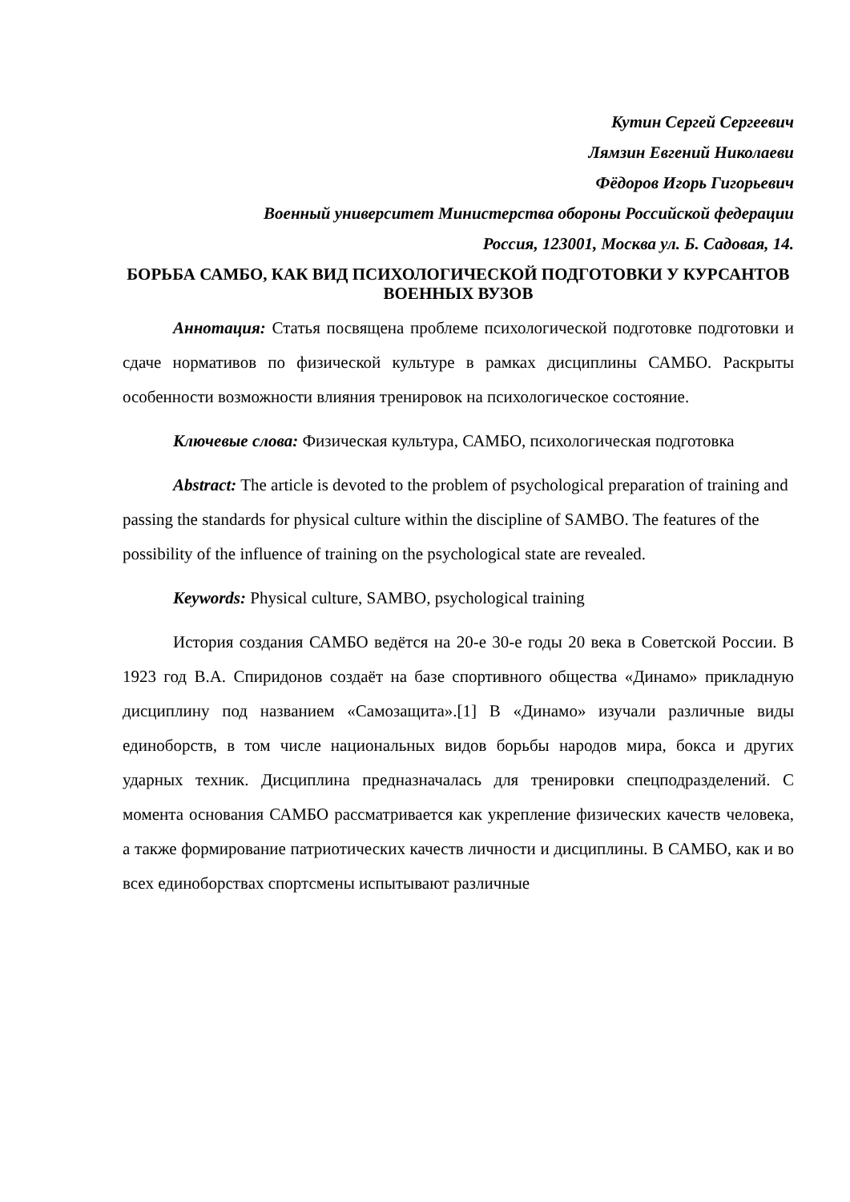Кутин Сергей Сергеевич
Лямзин Евгений Николаеви
Фёдоров Игорь Гигорьевич
Военный университет Министерства обороны Российской федерации
Россия, 123001, Москва ул. Б. Садовая, 14.
БОРЬБА САМБО, КАК ВИД ПСИХОЛОГИЧЕСКОЙ ПОДГОТОВКИ У КУРСАНТОВ ВОЕННЫХ ВУЗОВ
Аннотация: Статья посвящена проблеме психологической подготовке подготовки и сдаче нормативов по физической культуре в рамках дисциплины САМБО. Раскрыты особенности возможности влияния тренировок на психологическое состояние.
Ключевые слова: Физическая культура, САМБО, психологическая подготовка
Abstract: The article is devoted to the problem of psychological preparation of training and passing the standards for physical culture within the discipline of SAMBO. The features of the possibility of the influence of training on the psychological state are revealed.
Keywords: Physical culture, SAMBO, psychological training
История создания САМБО ведётся на 20-е 30-е годы 20 века в Советской России. В 1923 год В.А. Спиридонов создаёт на базе спортивного общества «Динамо» прикладную дисциплину под названием «Самозащита».[1] В «Динамо» изучали различные виды единоборств, в том числе национальных видов борьбы народов мира, бокса и других ударных техник. Дисциплина предназначалась для тренировки спецподразделений. С момента основания САМБО рассматривается как укрепление физических качеств человека, а также формирование патриотических качеств личности и дисциплины. В САМБО, как и во всех единоборствах спортсмены испытывают различные